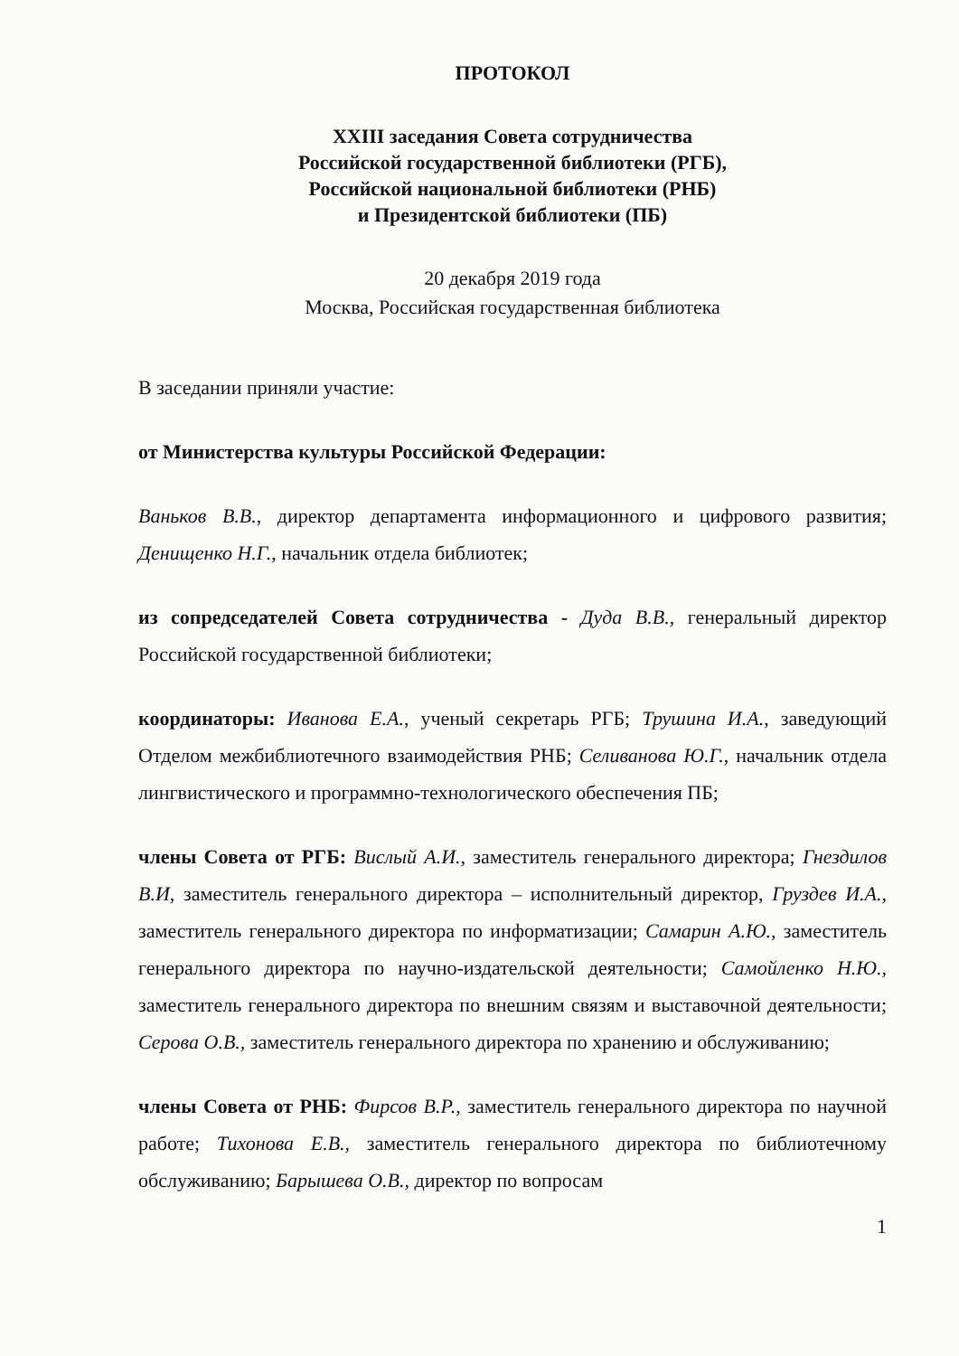ПРОТОКОЛ
XXIII заседания Совета сотрудничества
Российской государственной библиотеки (РГБ),
Российской национальной библиотеки (РНБ)
и Президентской библиотеки (ПБ)
20 декабря 2019 года
Москва, Российская государственная библиотека
В заседании приняли участие:
от Министерства культуры Российской Федерации:
Ваньков В.В., директор департамента информационного и цифрового развития; Денищенко Н.Г., начальник отдела библиотек;
из сопредседателей Совета сотрудничества - Дуда В.В., генеральный директор Российской государственной библиотеки;
координаторы: Иванова Е.А., ученый секретарь РГБ; Трушина И.А., заведующий Отделом межбиблиотечного взаимодействия РНБ; Селиванова Ю.Г., начальник отдела лингвистического и программно-технологического обеспечения ПБ;
члены Совета от РГБ: Вислый А.И., заместитель генерального директора; Гнездилов В.И, заместитель генерального директора – исполнительный директор, Груздев И.А., заместитель генерального директора по информатизации; Самарин А.Ю., заместитель генерального директора по научно-издательской деятельности; Самойленко Н.Ю., заместитель генерального директора по внешним связям и выставочной деятельности; Серова О.В., заместитель генерального директора по хранению и обслуживанию;
члены Совета от РНБ: Фирсов В.Р., заместитель генерального директора по научной работе; Тихонова Е.В., заместитель генерального директора по библиотечному обслуживанию; Барышева О.В., директор по вопросам
1